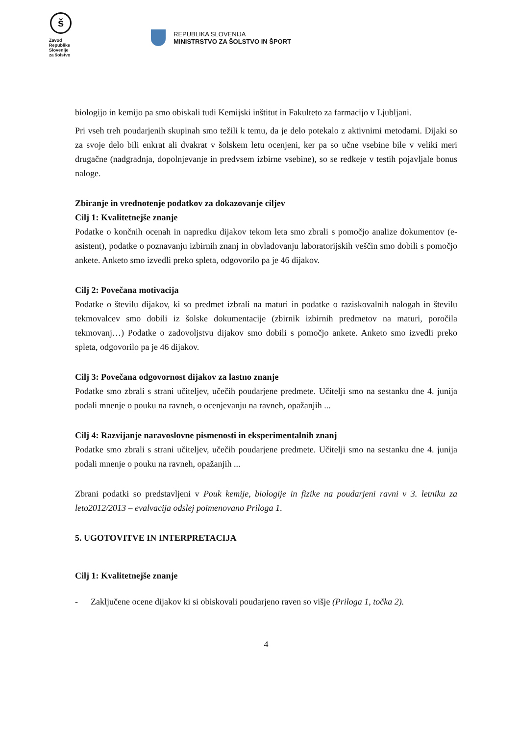š
Zavod
Republike
Slovenije
za šolstvo
REPUBLIKA SLOVENIJA
MINISTRSTVO ZA ŠOLSTVO IN ŠPORT
biologijo in kemijo pa smo obiskali tudi Kemijski inštitut in Fakulteto za farmacijo v Ljubljani.
Pri vseh treh poudarjenih skupinah smo težili k temu, da je delo potekalo z aktivnimi metodami. Dijaki so za svoje delo bili enkrat ali dvakrat v šolskem letu ocenjeni, ker pa so učne vsebine bile v veliki meri drugačne (nadgradnja, dopolnjevanje in predvsem izbirne vsebine), so se redkeje v testih pojavljale bonus naloge.
Zbiranje in vrednotenje podatkov za dokazovanje ciljev
Cilj 1: Kvalitetnejše znanje
Podatke o končnih ocenah in napredku dijakov tekom leta smo zbrali s pomočjo analize dokumentov (e-asistent), podatke o poznavanju izbirnih znanj in obvladovanju laboratorijskih veščin smo dobili s pomočjo ankete. Anketo smo izvedli preko spleta, odgovorilo pa je 46 dijakov.
Cilj 2: Povečana motivacija
Podatke o številu dijakov, ki so predmet izbrali na maturi in podatke o raziskovalnih nalogah in številu tekmovalcev smo dobili iz šolske dokumentacije (zbirnik izbirnih predmetov na maturi, poročila tekmovanj…) Podatke o zadovoljstvu dijakov smo dobili s pomočjo ankete. Anketo smo izvedli preko spleta, odgovorilo pa je 46 dijakov.
Cilj 3: Povečana odgovornost dijakov za lastno znanje
Podatke smo zbrali s strani učiteljev, učečih poudarjene predmete. Učitelji smo na sestanku dne 4. junija podali mnenje o pouku na ravneh, o ocenjevanju na ravneh, opažanjih ...
Cilj 4: Razvijanje naravoslovne pismenosti in eksperimentalnih znanj
Podatke smo zbrali s strani učiteljev, učečih poudarjene predmete. Učitelji smo na sestanku dne 4. junija podali mnenje o pouku na ravneh, opažanjih ...
Zbrani podatki so predstavljeni v Pouk kemije, biologije in fizike na poudarjeni ravni v 3. letniku za leto2012/2013 – evalvacija odslej poimenovano Priloga 1.
5. UGOTOVITVE IN INTERPRETACIJA
Cilj 1: Kvalitetnejše znanje
- Zaključene ocene dijakov ki si obiskovali poudarjeno raven so višje (Priloga 1, točka 2).
4